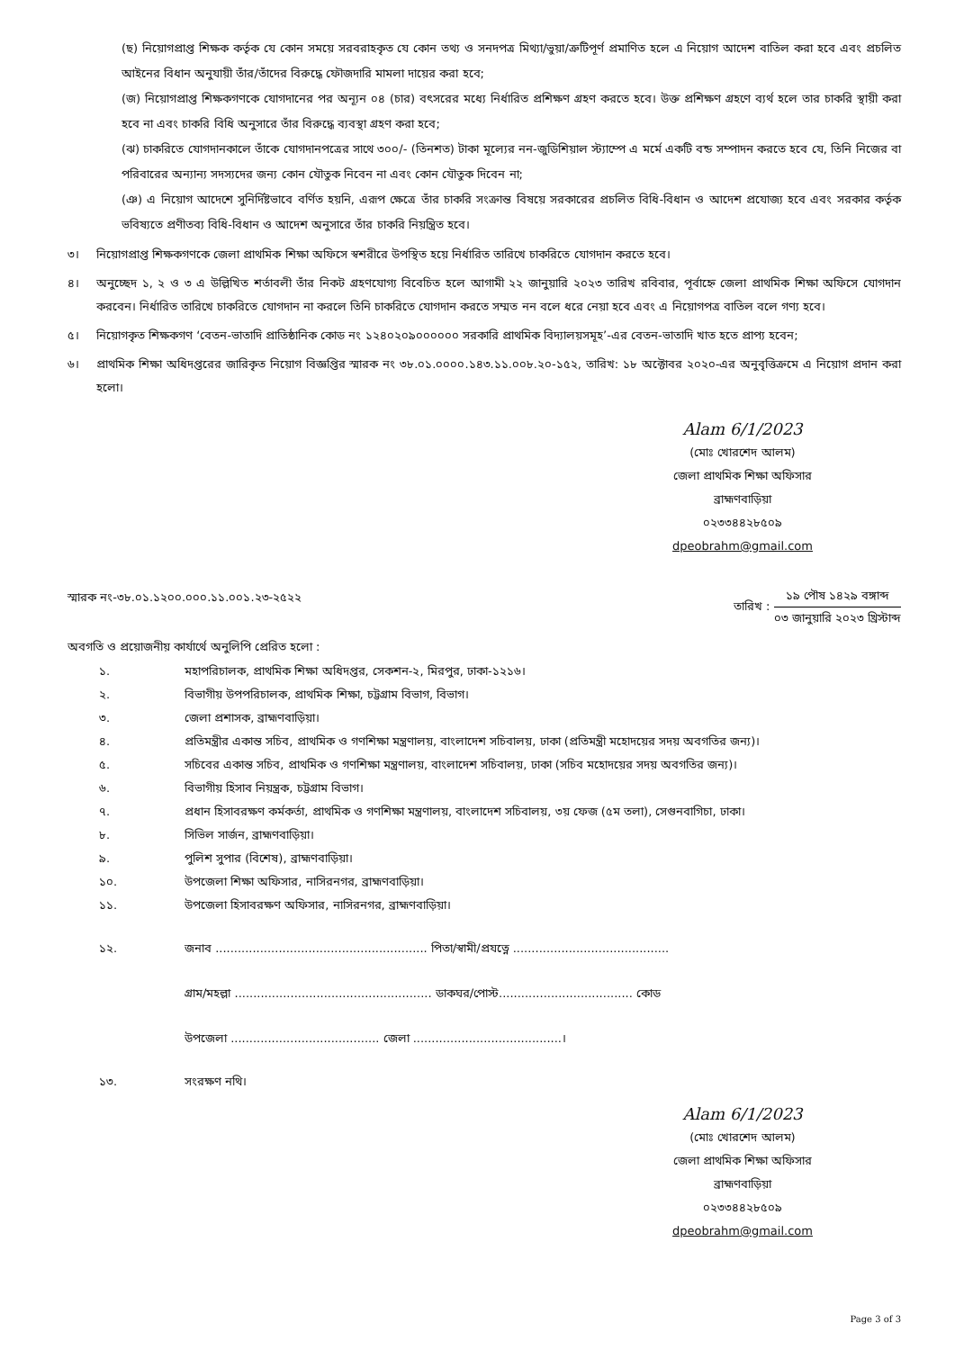(ছ) নিয়োগপ্রাপ্ত শিক্ষক কর্তৃক যে কোন সময়ে সরবরাহকৃত যে কোন তথ্য ও সনদপত্র মিথ্যা/ভুয়া/ত্রুটিপূর্ণ প্রমাণিত হলে এ নিয়োগ আদেশ বাতিল করা হবে এবং প্রচলিত আইনের বিধান অনুযায়ী তাঁর/তাঁদের বিরুদ্ধে ফৌজদারি মামলা দায়ের করা হবে;
(জ) নিয়োগপ্রাপ্ত শিক্ষকগণকে যোগদানের পর অন্যূন ০৪ (চার) বৎসরের মধ্যে নির্ধারিত প্রশিক্ষণ গ্রহণ করতে হবে। উক্ত প্রশিক্ষণ গ্রহণে ব্যর্থ হলে তার চাকরি স্থায়ী করা হবে না এবং চাকরি বিধি অনুসারে তাঁর বিরুদ্ধে ব্যবস্থা গ্রহণ করা হবে;
(ঝ) চাকরিতে যোগদানকালে তাঁকে যোগদানপত্রের সাথে ৩০০/- (তিনশত) টাকা মূল্যের নন-জুডিশিয়াল স্ট্যাম্পে এ মর্মে একটি বন্ড সম্পাদন করতে হবে যে, তিনি নিজের বা পরিবারের অন্যান্য সদস্যদের জন্য কোন যৌতুক নিবেন না এবং কোন যৌতুক দিবেন না;
(ঞ) এ নিয়োগ আদেশে সুনির্দিষ্টভাবে বর্ণিত হয়নি, এরূপ ক্ষেত্রে তাঁর চাকরি সংক্রান্ত বিষয়ে সরকারের প্রচলিত বিধি-বিধান ও আদেশ প্রযোজ্য হবে এবং সরকার কর্তৃক ভবিষ্যতে প্রণীতব্য বিধি-বিধান ও আদেশ অনুসারে তাঁর চাকরি নিয়ন্ত্রিত হবে।
৩। নিয়োগপ্রাপ্ত শিক্ষকগণকে জেলা প্রাথমিক শিক্ষা অফিসে স্বশরীরে উপস্থিত হয়ে নির্ধারিত তারিখে চাকরিতে যোগদান করতে হবে।
৪। অনুচ্ছেদ ১, ২ ও ৩ এ উল্লিখিত শর্তাবলী তাঁর নিকট গ্রহণযোগ্য বিবেচিত হলে আগামী ২২ জানুয়ারি ২০২৩ তারিখ রবিবার, পূর্বাহ্নে জেলা প্রাথমিক শিক্ষা অফিসে যোগদান করবেন। নির্ধারিত তারিখে চাকরিতে যোগদান না করলে তিনি চাকরিতে যোগদান করতে সম্মত নন বলে ধরে নেয়া হবে এবং এ নিয়োগপত্র বাতিল বলে গণ্য হবে।
৫। নিয়োগকৃত শিক্ষকগণ ‘বেতন-ভাতাদি প্রাতিষ্ঠানিক কোড নং ১২৪০২০৯০০০০০০ সরকারি প্রাথমিক বিদ্যালয়সমূহ’-এর বেতন-ভাতাদি খাত হতে প্রাপ্য হবেন;
৬। প্রাথমিক শিক্ষা অধিদপ্তরের জারিকৃত নিয়োগ বিজ্ঞপ্তির স্মারক নং ৩৮.০১.০০০০.১৪৩.১১.০০৮.২০-১৫২, তারিখ: ১৮ অক্টোবর ২০২০-এর অনুবৃত্তিক্রমে এ নিয়োগ প্রদান করা হলো।
Alam 6/1/2023
(মোঃ খোরশেদ আলম)
জেলা প্রাথমিক শিক্ষা অফিসার
ব্রাহ্মণবাড়িয়া
০২৩৩৪৪২৮৫০৯
dpeobrahm@gmail.com
স্মারক নং-৩৮.০১.১২০০.০০০.১১.০০১.২৩-২৫২২ তারিখ : ১৯ পৌষ ১৪২৯ বঙ্গাব্দ ০৩ জানুয়ারি ২০২৩ খ্রিস্টাব্দ
অবগতি ও প্রয়োজনীয় কার্যার্থে অনুলিপি প্রেরিত হলো :
১. মহাপরিচালক, প্রাথমিক শিক্ষা অধিদপ্তর, সেকশন-২, মিরপুর, ঢাকা-১২১৬।
২. বিভাগীয় উপপরিচালক, প্রাথমিক শিক্ষা, চট্টগ্রাম বিভাগ, বিভাগ।
৩. জেলা প্রশাসক, ব্রাহ্মণবাড়িয়া।
৪. প্রতিমন্ত্রীর একান্ত সচিব, প্রাথমিক ও গণশিক্ষা মন্ত্রণালয়, বাংলাদেশ সচিবালয়, ঢাকা (প্রতিমন্ত্রী মহোদয়ের সদয় অবগতির জন্য)।
৫. সচিবের একান্ত সচিব, প্রাথমিক ও গণশিক্ষা মন্ত্রণালয়, বাংলাদেশ সচিবালয়, ঢাকা (সচিব মহোদয়ের সদয় অবগতির জন্য)।
৬. বিভাগীয় হিসাব নিয়ন্ত্রক, চট্টগ্রাম বিভাগ।
৭. প্রধান হিসাবরক্ষণ কর্মকর্তা, প্রাথমিক ও গণশিক্ষা মন্ত্রণালয়, বাংলাদেশ সচিবালয়, ৩য় ফেজ (৫ম তলা), সেগুনবাগিচা, ঢাকা।
৮. সিভিল সার্জন, ব্রাহ্মণবাড়িয়া।
৯. পুলিশ সুপার (বিশেষ), ব্রাহ্মণবাড়িয়া।
১০. উপজেলা শিক্ষা অফিসার, নাসিরনগর, ব্রাহ্মণবাড়িয়া।
১১. উপজেলা হিসাবরক্ষণ অফিসার, নাসিরনগর, ব্রাহ্মণবাড়িয়া।
১২. জনাব ......................................................... পিতা/স্বামী/প্রযত্নে ..........................................
গ্রাম/মহল্লা ..................................................... ডাকঘর/পোস্ট.................................... কোড
উপজেলা ........................................ জেলা ........................................।
১৩. সংরক্ষণ নথি।
Alam 6/1/2023
(মোঃ খোরশেদ আলম)
জেলা প্রাথমিক শিক্ষা অফিসার
ব্রাহ্মণবাড়িয়া
০২৩৩৪৪২৮৫০৯
dpeobrahm@gmail.com
Page 3 of 3